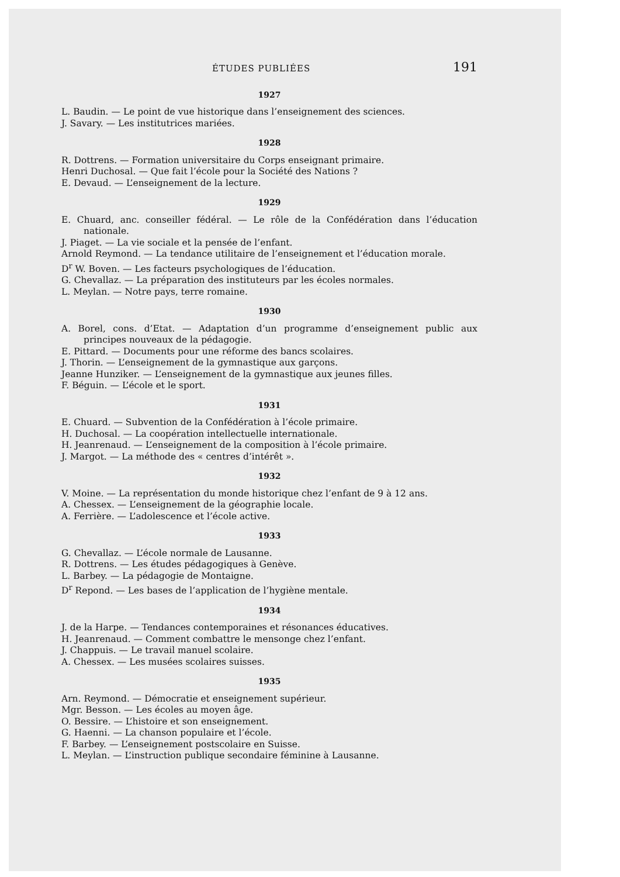ÉTUDES PUBLIÉES 191
1927
L. Baudin. — Le point de vue historique dans l’enseignement des sciences.
J. Savary. — Les institutrices mariées.
1928
R. Dottrens. — Formation universitaire du Corps enseignant primaire.
Henri Duchosal. — Que fait l’école pour la Société des Nations ?
E. Devaud. — L’enseignement de la lecture.
1929
E. Chuard, anc. conseiller fédéral. — Le rôle de la Confédération dans l’éducation nationale.
J. Piaget. — La vie sociale et la pensée de l’enfant.
Arnold Reymond. — La tendance utilitaire de l’enseignement et l’éducation morale.
D<sup>r</sup> W. Boven. — Les facteurs psychologiques de l’éducation.
G. Chevallaz. — La préparation des instituteurs par les écoles normales.
L. Meylan. — Notre pays, terre romaine.
1930
A. Borel, cons. d’Etat. — Adaptation d’un programme d’enseignement public aux principes nouveaux de la pédagogie.
E. Pittard. — Documents pour une réforme des bancs scolaires.
J. Thorin. — L’enseignement de la gymnastique aux garçons.
Jeanne Hunziker. — L’enseignement de la gymnastique aux jeunes filles.
F. Béguin. — L’école et le sport.
1931
E. Chuard. — Subvention de la Confédération à l’école primaire.
H. Duchosal. — La coopération intellectuelle internationale.
H. Jeanrenaud. — L’enseignement de la composition à l’école primaire.
J. Margot. — La méthode des « centres d’intérêt ».
1932
V. Moine. — La représentation du monde historique chez l’enfant de 9 à 12 ans.
A. Chessex. — L’enseignement de la géographie locale.
A. Ferrière. — L’adolescence et l’école active.
1933
G. Chevallaz. — L’école normale de Lausanne.
R. Dottrens. — Les études pédagogiques à Genève.
L. Barbey. — La pédagogie de Montaigne.
D<sup>r</sup> Repond. — Les bases de l’application de l’hygiène mentale.
1934
J. de la Harpe. — Tendances contemporaines et résonances éducatives.
H. Jeanrenaud. — Comment combattre le mensonge chez l’enfant.
J. Chappuis. — Le travail manuel scolaire.
A. Chessex. — Les musées scolaires suisses.
1935
Arn. Reymond. — Démocratie et enseignement supérieur.
Mgr. Besson. — Les écoles au moyen âge.
O. Bessire. — L’histoire et son enseignement.
G. Haenni. — La chanson populaire et l’école.
F. Barbey. — L’enseignement postscolaire en Suisse.
L. Meylan. — L’instruction publique secondaire féminine à Lausanne.